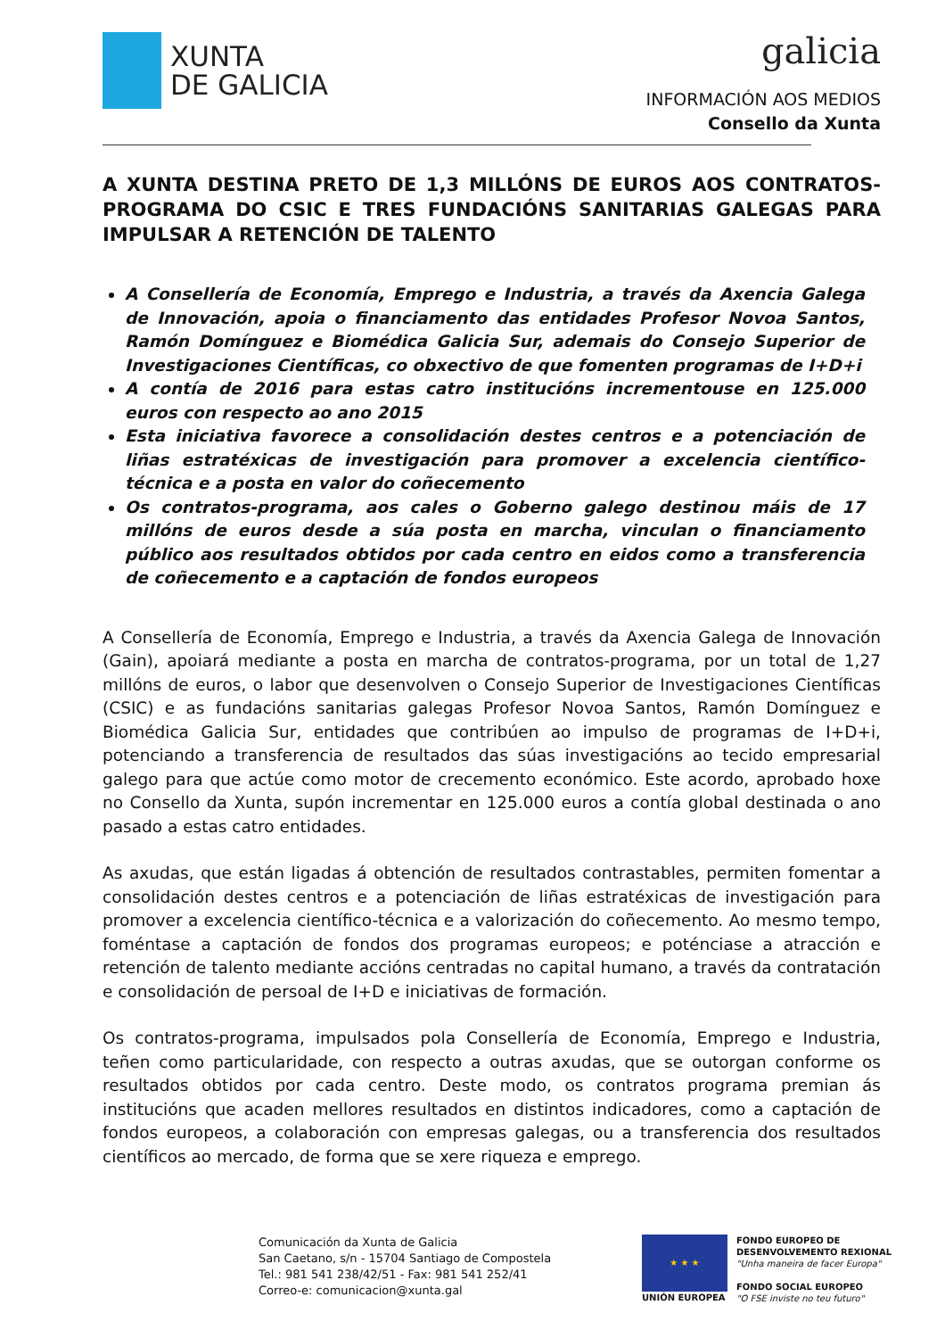XUNTA
DE GALICIA
galicia
INFORMACIÓN AOS MEDIOS
Consello da Xunta
A XUNTA DESTINA PRETO DE 1,3 MILLÓNS DE EUROS AOS CONTRATOS-PROGRAMA DO CSIC E TRES FUNDACIÓNS SANITARIAS GALEGAS PARA IMPULSAR A RETENCIÓN DE TALENTO
A Consellería de Economía, Emprego e Industria, a través da Axencia Galega de Innovación, apoia o financiamento das entidades Profesor Novoa Santos, Ramón Domínguez e Biomédica Galicia Sur, ademais do Consejo Superior de Investigaciones Científicas, co obxectivo de que fomenten programas de I+D+i
A contía de 2016 para estas catro institucións incrementouse en 125.000 euros con respecto ao ano 2015
Esta iniciativa favorece a consolidación destes centros e a potenciación de liñas estratéxicas de investigación para promover a excelencia científico-técnica e a posta en valor do coñecemento
Os contratos-programa, aos cales o Goberno galego destinou máis de 17 millóns de euros desde a súa posta en marcha, vinculan o financiamento público aos resultados obtidos por cada centro en eidos como a transferencia de coñecemento e a captación de fondos europeos
A Consellería de Economía, Emprego e Industria, a través da Axencia Galega de Innovación (Gain), apoiará mediante a posta en marcha de contratos-programa, por un total de 1,27 millóns de euros, o labor que desenvolven o Consejo Superior de Investigaciones Científicas (CSIC) e as fundacións sanitarias galegas Profesor Novoa Santos, Ramón Domínguez e Biomédica Galicia Sur, entidades que contribúen ao impulso de programas de I+D+i, potenciando a transferencia de resultados das súas investigacións ao tecido empresarial galego para que actúe como motor de crecemento económico. Este acordo, aprobado hoxe no Consello da Xunta, supón incrementar en 125.000 euros a contía global destinada o ano pasado a estas catro entidades.
As axudas, que están ligadas á obtención de resultados contrastables, permiten fomentar a consolidación destes centros e a potenciación de liñas estratéxicas de investigación para promover a excelencia científico-técnica e a valorización do coñecemento. Ao mesmo tempo, foméntase a captación de fondos dos programas europeos; e poténciase a atracción e retención de talento mediante accións centradas no capital humano, a través da contratación e consolidación de persoal de I+D e iniciativas de formación.
Os contratos-programa, impulsados pola Consellería de Economía, Emprego e Industria, teñen como particularidade, con respecto a outras axudas, que se outorgan conforme os resultados obtidos por cada centro. Deste modo, os contratos programa premian ás institucións que acaden mellores resultados en distintos indicadores, como a captación de fondos europeos, a colaboración con empresas galegas, ou a transferencia dos resultados científicos ao mercado, de forma que se xere riqueza e emprego.
Comunicación da Xunta de Galicia
San Caetano, s/n - 15704 Santiago de Compostela
Tel.: 981 541 238/42/51 - Fax: 981 541 252/41
Correo-e: comunicacion@xunta.gal
★ ★ ★
UNIÓN EUROPEA
FONDO EUROPEO DE
DESENVOLVEMENTO REXIONAL
"Unha maneira de facer Europa"
FONDO SOCIAL EUROPEO
"O FSE inviste no teu futuro"